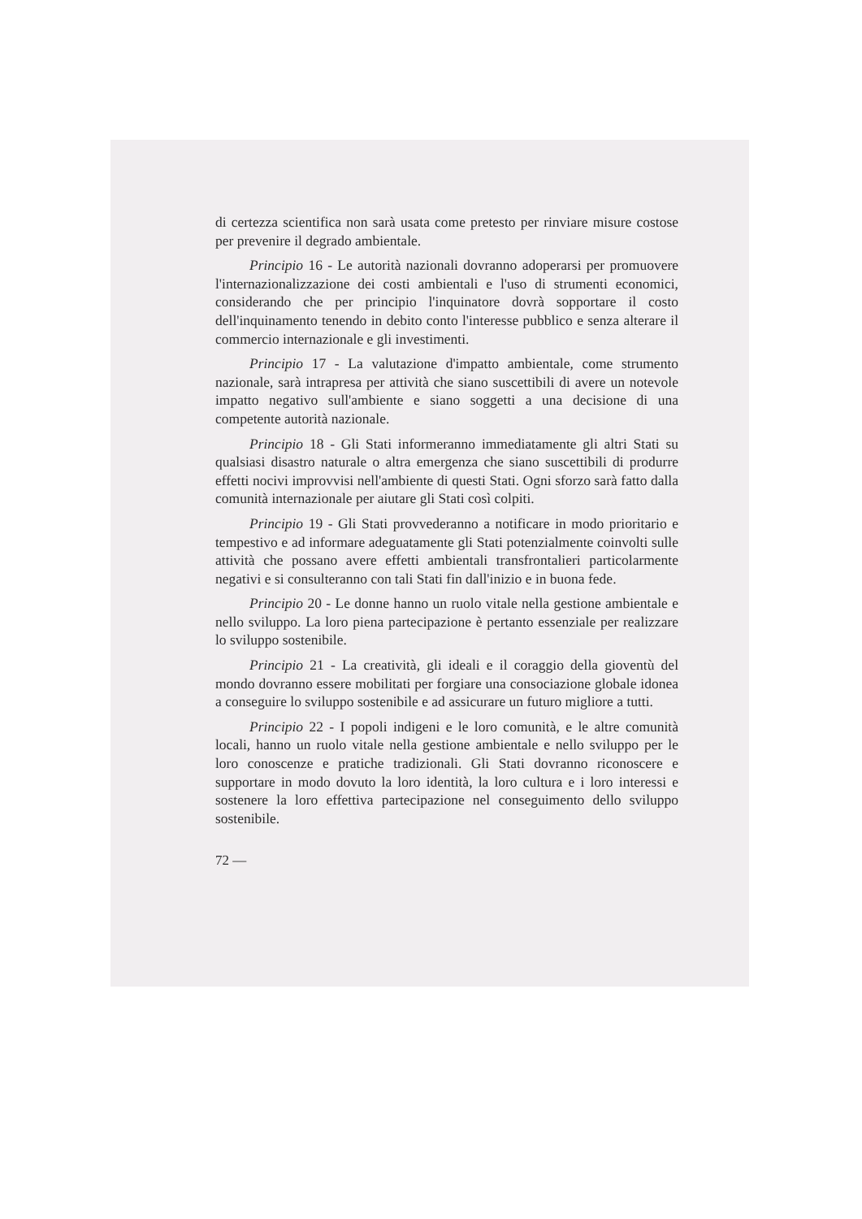di certezza scientifica non sarà usata come pretesto per rinviare misure costose per prevenire il degrado ambientale.
Principio 16 - Le autorità nazionali dovranno adoperarsi per promuovere l'internazionalizzazione dei costi ambientali e l'uso di strumenti economici, considerando che per principio l'inquinatore dovrà sopportare il costo dell'inquinamento tenendo in debito conto l'interesse pubblico e senza alterare il commercio internazionale e gli investimenti.
Principio 17 - La valutazione d'impatto ambientale, come strumento nazionale, sarà intrapresa per attività che siano suscettibili di avere un notevole impatto negativo sull'ambiente e siano soggetti a una decisione di una competente autorità nazionale.
Principio 18 - Gli Stati informeranno immediatamente gli altri Stati su qualsiasi disastro naturale o altra emergenza che siano suscettibili di produrre effetti nocivi improvvisi nell'ambiente di questi Stati. Ogni sforzo sarà fatto dalla comunità internazionale per aiutare gli Stati così colpiti.
Principio 19 - Gli Stati provvederanno a notificare in modo prioritario e tempestivo e ad informare adeguatamente gli Stati potenzialmente coinvolti sulle attività che possano avere effetti ambientali transfrontalieri particolarmente negativi e si consulteranno con tali Stati fin dall'inizio e in buona fede.
Principio 20 - Le donne hanno un ruolo vitale nella gestione ambientale e nello sviluppo. La loro piena partecipazione è pertanto essenziale per realizzare lo sviluppo sostenibile.
Principio 21 - La creatività, gli ideali e il coraggio della gioventù del mondo dovranno essere mobilitati per forgiare una consociazione globale idonea a conseguire lo sviluppo sostenibile e ad assicurare un futuro migliore a tutti.
Principio 22 - I popoli indigeni e le loro comunità, e le altre comunità locali, hanno un ruolo vitale nella gestione ambientale e nello sviluppo per le loro conoscenze e pratiche tradizionali. Gli Stati dovranno riconoscere e supportare in modo dovuto la loro identità, la loro cultura e i loro interessi e sostenere la loro effettiva partecipazione nel conseguimento dello sviluppo sostenibile.
72 —